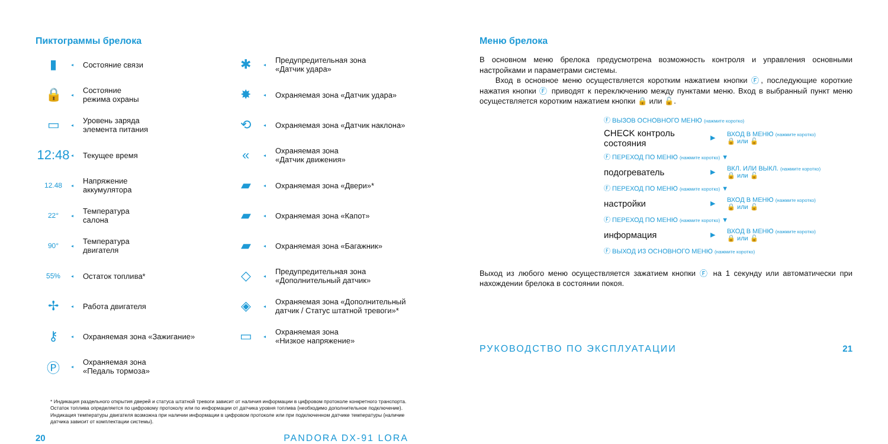Пиктограммы брелока
▮
◂
Состояние связи
🔒
◂
Состояние
режима охраны
▭
◂
Уровень заряда
элемента питания
12:48
◂
Текущее время
12.48
◂
Напряжение
аккумулятора
22°
◂
Температура
салона
90°
◂
Температура
двигателя
55%
◂
Остаток топлива*
✢
◂
Работа двигателя
⚷
◂
Охраняемая зона «Зажигание»
Ⓟ
◂
Охраняемая зона
«Педаль тормоза»
✱
◂
Предупредительная зона
«Датчик удара»
✸
◂
Охраняемая зона «Датчик удара»
⟲
◂
Охраняемая зона «Датчик наклона»
«
◂
Охраняемая зона
«Датчик движения»
▰
◂
Охраняемая зона «Двери»*
▰
◂
Охраняемая зона «Капот»
▰
◂
Охраняемая зона «Багажник»
◇
◂
Предупредительная зона
«Дополнительный датчик»
◈
◂
Охраняемая зона «Дополнительный
датчик / Статус штатной тревоги»*
▭
◂
Охраняемая зона
«Низкое напряжение»
* Индикация раздельного открытия дверей и статуса штатной тревоги зависит от наличия информации в цифровом протоколе конкретного транспорта. Остаток топлива определяется по цифровому протоколу или по информации от датчика уровня топлива (необходимо дополнительное подключение). Индикация температуры двигателя возможна при наличии информации в цифровом протоколе или при подключенном датчике температуры (наличие датчика зависит от комплектации системы).
20 PANDORA DX-91 LORA
Меню брелока
В основном меню брелока предусмотрена возможность контроля и управления основными настройками и параметрами системы.
Вход в основное меню осуществляется коротким нажатием кнопки Ⓕ, последующие короткие нажатия кнопки Ⓕ приводят к переключению между пунктами меню. Вход в выбранный пункт меню осуществляется коротким нажатием кнопки 🔒 или 🔓.
Ⓕ ВЫЗОВ ОСНОВНОГО МЕНЮ (нажмите коротко)
CHECK контроль состояния ▶ ВХОД В МЕНЮ (нажмите коротко)
🔒 или 🔓
Ⓕ ПЕРЕХОД ПО МЕНЮ (нажмите коротко) ▼
подогреватель ▶ ВКЛ. ИЛИ ВЫКЛ. (нажмите коротко)
🔒 или 🔓
Ⓕ ПЕРЕХОД ПО МЕНЮ (нажмите коротко) ▼
настройки ▶ ВХОД В МЕНЮ (нажмите коротко)
🔒 или 🔓
Ⓕ ПЕРЕХОД ПО МЕНЮ (нажмите коротко) ▼
информация ▶ ВХОД В МЕНЮ (нажмите коротко)
🔒 или 🔓
Ⓕ ВЫХОД ИЗ ОСНОВНОГО МЕНЮ (нажмите коротко)
Выход из любого меню осуществляется зажатием кнопки Ⓕ на 1 секунду или автоматически при нахождении брелока в состоянии покоя.
РУКОВОДСТВО ПО ЭКСПЛУАТАЦИИ 21